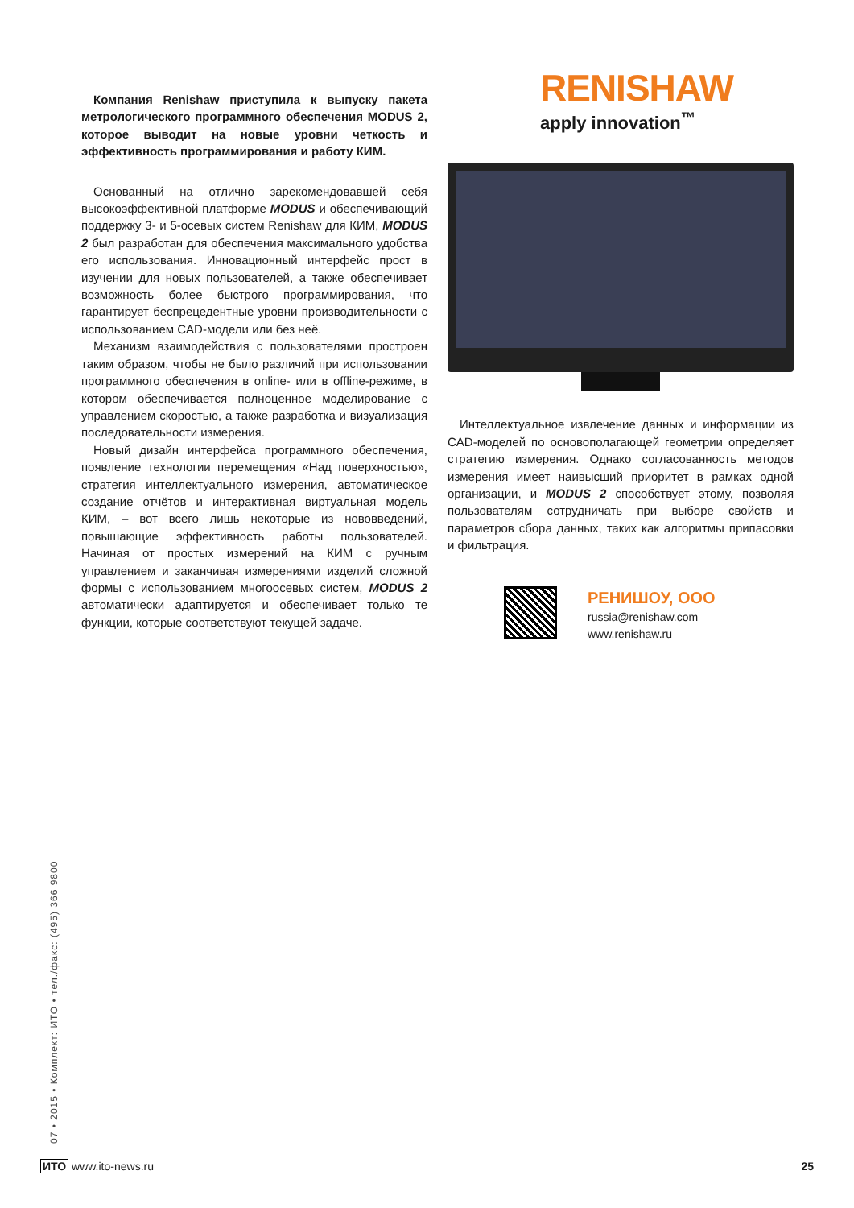Компания Renishaw приступила к выпуску пакета метрологического программного обеспечения MODUS 2, которое выводит на новые уровни четкость и эффективность программирования и работу КИМ.
Основанный на отлично зарекомендовавшей себя высокоэффективной платформе MODUS и обеспечивающий поддержку 3- и 5-осевых систем Renishaw для КИМ, MODUS 2 был разработан для обеспечения максимального удобства его использования. Инновационный интерфейс прост в изучении для новых пользователей, а также обеспечивает возможность более быстрого программирования, что гарантирует беспрецедентные уровни производительности с использованием CAD-модели или без неё.
Механизм взаимодействия с пользователями простроен таким образом, чтобы не было различий при использовании программного обеспечения в online- или в offline-режиме, в котором обеспечивается полноценное моделирование с управлением скоростью, а также разработка и визуализация последовательности измерения.
Новый дизайн интерфейса программного обеспечения, появление технологии перемещения «Над поверхностью», стратегия интеллектуального измерения, автоматическое создание отчётов и интерактивная виртуальная модель КИМ, – вот всего лишь некоторые из нововведений, повышающие эффективность работы пользователей. Начиная от простых измерений на КИМ с ручным управлением и заканчивая измерениями изделий сложной формы с использованием многоосевых систем, MODUS 2 автоматически адаптируется и обеспечивает только те функции, которые соответствуют текущей задаче.
RENISHAW
apply innovation<sup>™</sup>
Интеллектуальное извлечение данных и информации из CAD-моделей по основополагающей геометрии определяет стратегию измерения. Однако согласованность методов измерения имеет наивысший приоритет в рамках одной организации, и MODUS 2 способствует этому, позволяя пользователям сотрудничать при выборе свойств и параметров сбора данных, таких как алгоритмы припасовки и фильтрация.
РЕНИШОУ, ООО
russia@renishaw.com
www.renishaw.ru
07 • 2015 • Комплект: ИТО • тел./факс: (495) 366 9800
ИТО www.ito-news.ru 25